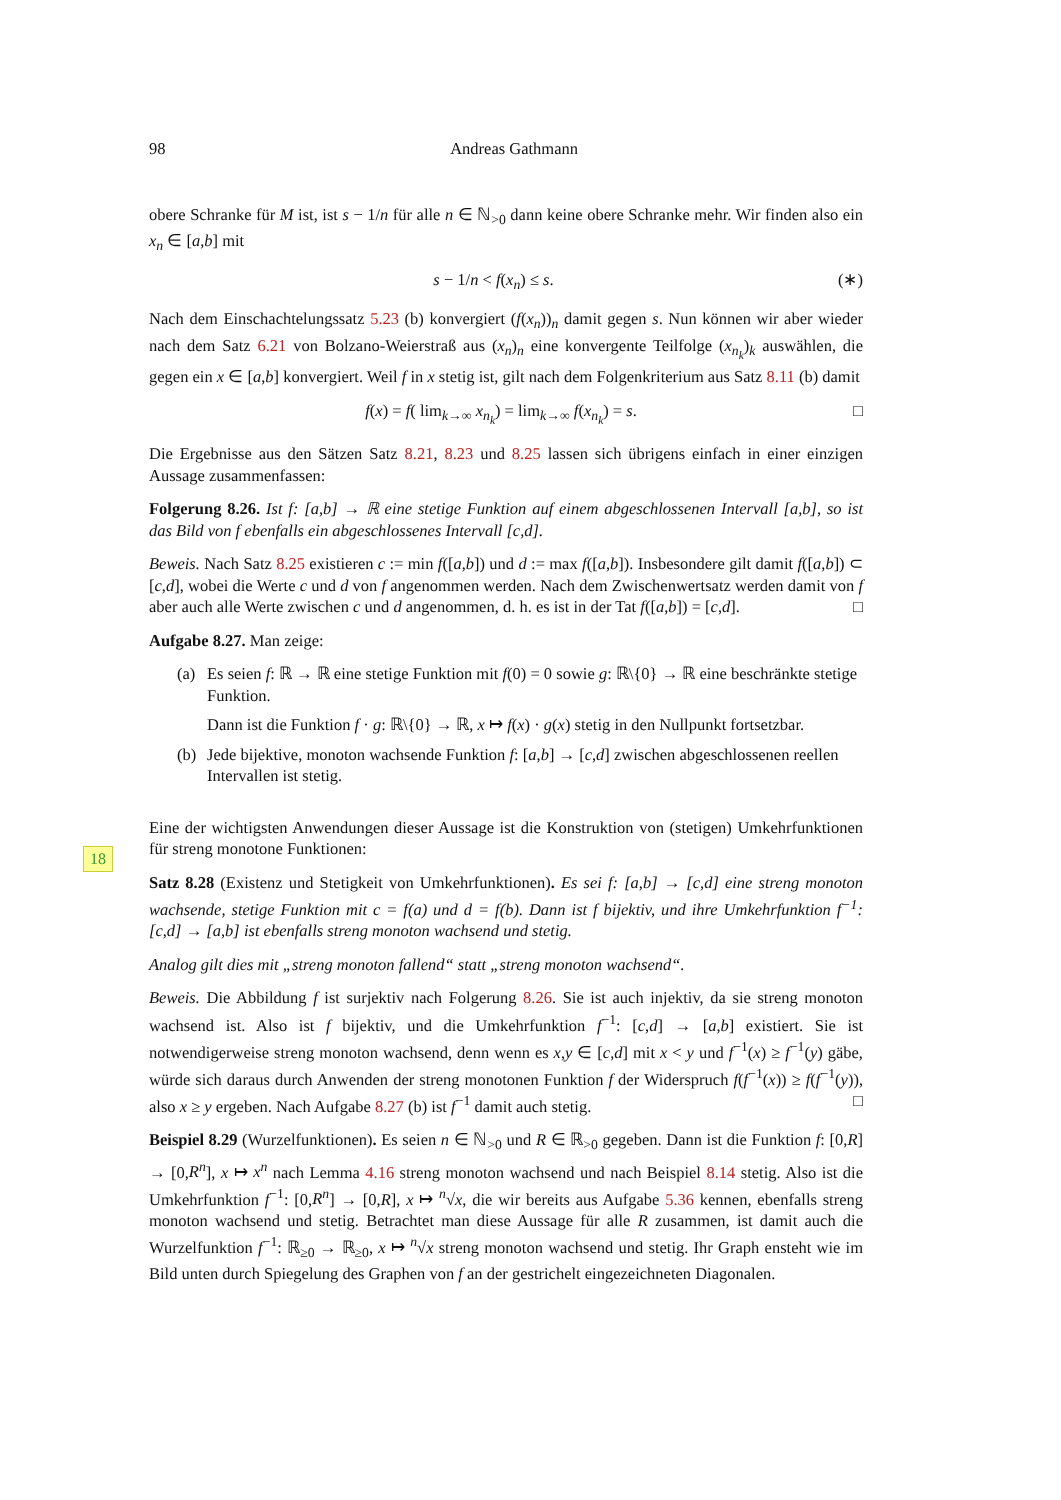18
98 Andreas Gathmann
obere Schranke für M ist, ist s − 1/n für alle n ∈ ℕ<sub>>0</sub> dann keine obere Schranke mehr. Wir finden also ein x<sub>n</sub> ∈ [a,b] mit
s − 1/n < f(x<sub>n</sub>) ≤ s. (∗)
Nach dem Einschachtelungssatz 5.23 (b) konvergiert (f(x<sub>n</sub>))<sub>n</sub> damit gegen s. Nun können wir aber wieder nach dem Satz 6.21 von Bolzano-Weierstraß aus (x<sub>n</sub>)<sub>n</sub> eine konvergente Teilfolge (x<sub>n<sub>k</sub></sub>)<sub>k</sub> auswählen, die gegen ein x ∈ [a,b] konvergiert. Weil f in x stetig ist, gilt nach dem Folgenkriterium aus Satz 8.11 (b) damit
f(x) = f( lim<sub>k→∞</sub> x<sub>n<sub>k</sub></sub>) = lim<sub>k→∞</sub> f(x<sub>n<sub>k</sub></sub>) = s. □
Die Ergebnisse aus den Sätzen Satz 8.21, 8.23 und 8.25 lassen sich übrigens einfach in einer einzigen Aussage zusammenfassen:
Folgerung 8.26. Ist f: [a,b] → ℝ eine stetige Funktion auf einem abgeschlossenen Intervall [a,b], so ist das Bild von f ebenfalls ein abgeschlossenes Intervall [c,d].
Beweis. Nach Satz 8.25 existieren c := min f([a,b]) und d := max f([a,b]). Insbesondere gilt damit f([a,b]) ⊂ [c,d], wobei die Werte c und d von f angenommen werden. Nach dem Zwischenwertsatz werden damit von f aber auch alle Werte zwischen c und d angenommen, d. h. es ist in der Tat f([a,b]) = [c,d]. □
Aufgabe 8.27. Man zeige:
(a) Es seien f: ℝ → ℝ eine stetige Funktion mit f(0) = 0 sowie g: ℝ\{0} → ℝ eine beschränkte stetige Funktion.
Dann ist die Funktion f · g: ℝ\{0} → ℝ, x ↦ f(x) · g(x) stetig in den Nullpunkt fortsetzbar.
(b) Jede bijektive, monoton wachsende Funktion f: [a,b] → [c,d] zwischen abgeschlossenen reellen Intervallen ist stetig.
Eine der wichtigsten Anwendungen dieser Aussage ist die Konstruktion von (stetigen) Umkehrfunktionen für streng monotone Funktionen:
Satz 8.28 (Existenz und Stetigkeit von Umkehrfunktionen). Es sei f: [a,b] → [c,d] eine streng monoton wachsende, stetige Funktion mit c = f(a) und d = f(b). Dann ist f bijektiv, und ihre Umkehrfunktion f<sup>−1</sup>: [c,d] → [a,b] ist ebenfalls streng monoton wachsend und stetig.
Analog gilt dies mit „streng monoton fallend“ statt „streng monoton wachsend“.
Beweis. Die Abbildung f ist surjektiv nach Folgerung 8.26. Sie ist auch injektiv, da sie streng monoton wachsend ist. Also ist f bijektiv, und die Umkehrfunktion f<sup>−1</sup>: [c,d] → [a,b] existiert. Sie ist notwendigerweise streng monoton wachsend, denn wenn es x,y ∈ [c,d] mit x < y und f<sup>−1</sup>(x) ≥ f<sup>−1</sup>(y) gäbe, würde sich daraus durch Anwenden der streng monotonen Funktion f der Widerspruch f(f<sup>−1</sup>(x)) ≥ f(f<sup>−1</sup>(y)), also x ≥ y ergeben. Nach Aufgabe 8.27 (b) ist f<sup>−1</sup> damit auch stetig. □
Beispiel 8.29 (Wurzelfunktionen). Es seien n ∈ ℕ<sub>>0</sub> und R ∈ ℝ<sub>>0</sub> gegeben. Dann ist die Funktion f: [0,R] → [0,R<sup>n</sup>], x ↦ x<sup>n</sup> nach Lemma 4.16 streng monoton wachsend und nach Beispiel 8.14 stetig. Also ist die Umkehrfunktion f<sup>−1</sup>: [0,R<sup>n</sup>] → [0,R], x ↦ <sup>n</sup>√x, die wir bereits aus Aufgabe 5.36 kennen, ebenfalls streng monoton wachsend und stetig. Betrachtet man diese Aussage für alle R zusammen, ist damit auch die Wurzelfunktion f<sup>−1</sup>: ℝ<sub>≥0</sub> → ℝ<sub>≥0</sub>, x ↦ <sup>n</sup>√x streng monoton wachsend und stetig. Ihr Graph ensteht wie im Bild unten durch Spiegelung des Graphen von f an der gestrichelt eingezeichneten Diagonalen.